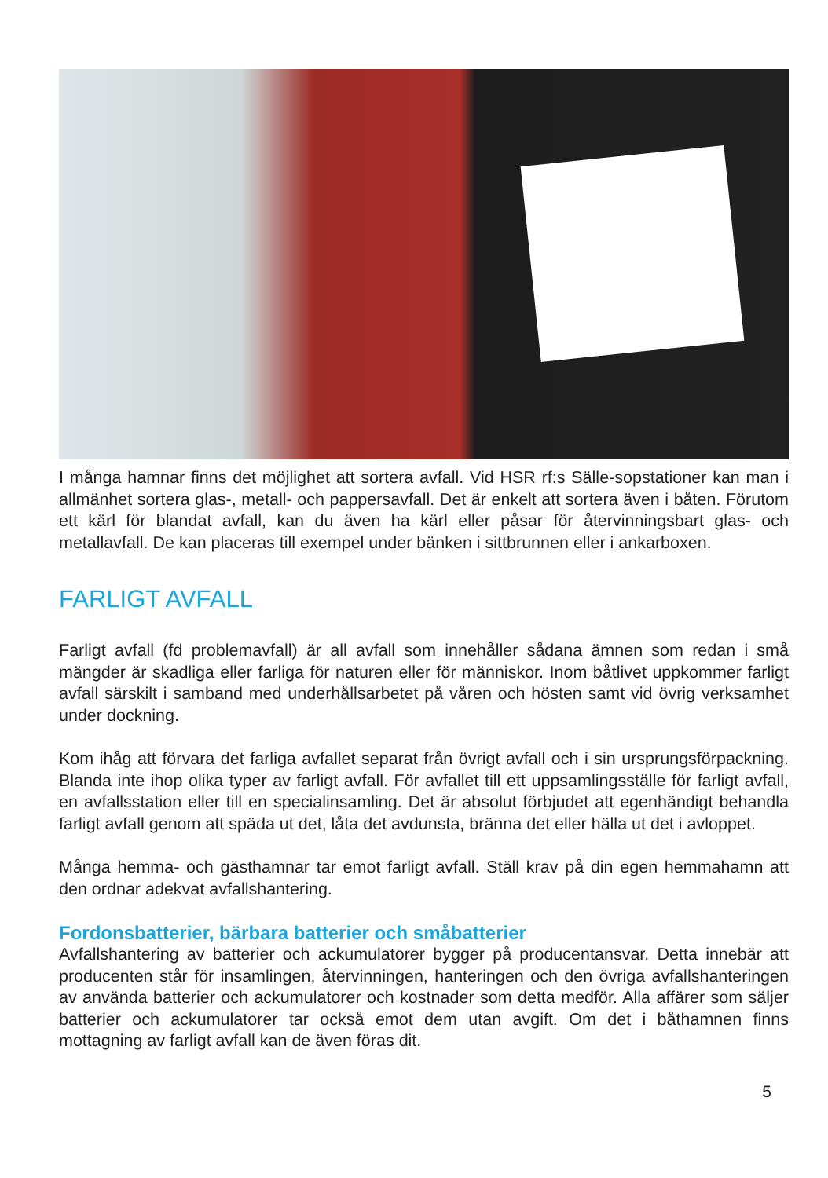I många hamnar finns det möjlighet att sortera avfall. Vid HSR rf:s Sälle-sopstatio­ner kan man i allmänhet sortera glas-, metall- och pappersavfall. Det är enkelt att sortera även i båten. Förutom ett kärl för blandat avfall, kan du även ha kärl eller påsar för återvinningsbart glas- och metallavfall. De kan placeras till exempel under bänken i sittbrunnen eller i ankarboxen.
FARLIGT AVFALL
Farligt avfall (fd problemavfall) är all avfall som innehåller sådana ämnen som redan i små mängder är skadliga eller farliga för naturen eller för människor. Inom båtlivet uppkommer farligt avfall särskilt i samband med underhållsarbetet på våren och hösten samt vid övrig verksamhet under dockning.
Kom ihåg att förvara det farliga avfallet separat från övrigt avfall och i sin ursprungs­förpackning. Blanda inte ihop olika typer av farligt avfall. För avfallet till ett upp­samlingsställe för farligt avfall, en avfallsstation eller till en specialinsamling. Det är absolut förbjudet att egenhändigt behandla farligt avfall genom att späda ut det, låta det avdunsta, bränna det eller hälla ut det i avloppet.
Många hemma- och gästhamnar tar emot farligt avfall. Ställ krav på din egen hem­mahamn att den ordnar adekvat avfallshantering.
Fordonsbatterier, bärbara batterier och småbatterier
Avfallshantering av batterier och ackumulatorer bygger på producentansvar. Detta innebär att producenten står för insamlingen, återvinningen, hanteringen och den övriga avfallshanteringen av använda batterier och ackumulatorer och kostnader som detta medför. Alla affärer som säljer batterier och ackumulatorer tar också emot dem utan avgift. Om det i båthamnen finns mottagning av farligt avfall kan de även föras dit.
5